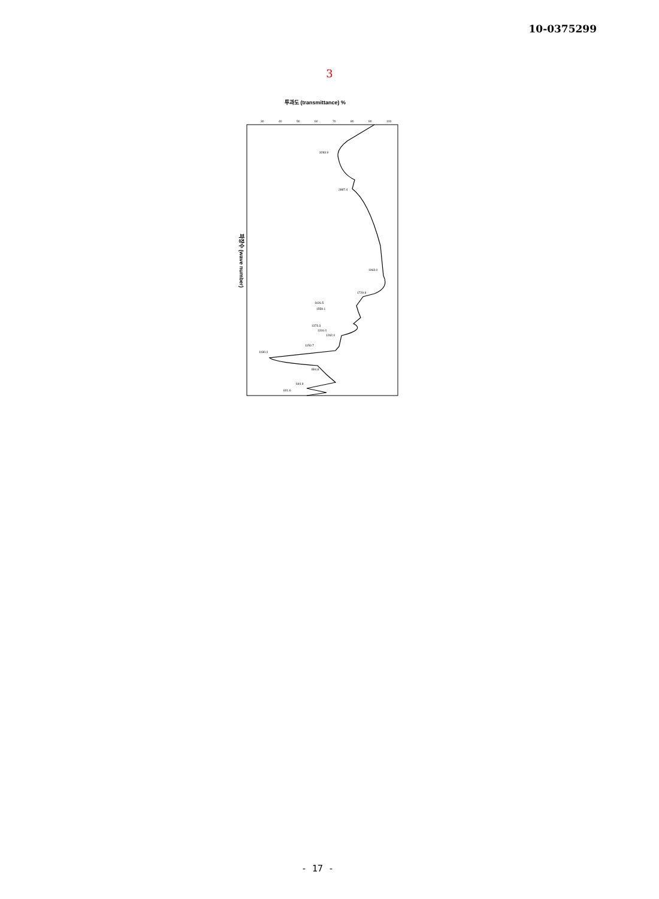10-0375299
3
투과도 (transmittance) %
30
40
50
60
70
80
90
100
3283.9
2887.4
1963.0
1729.9
1626.5
1559.1
1373.3
1316.0
1262.0
1150.7
1030.0
894.8
644.9
601.6
파장수 (wave number)
- 17 -